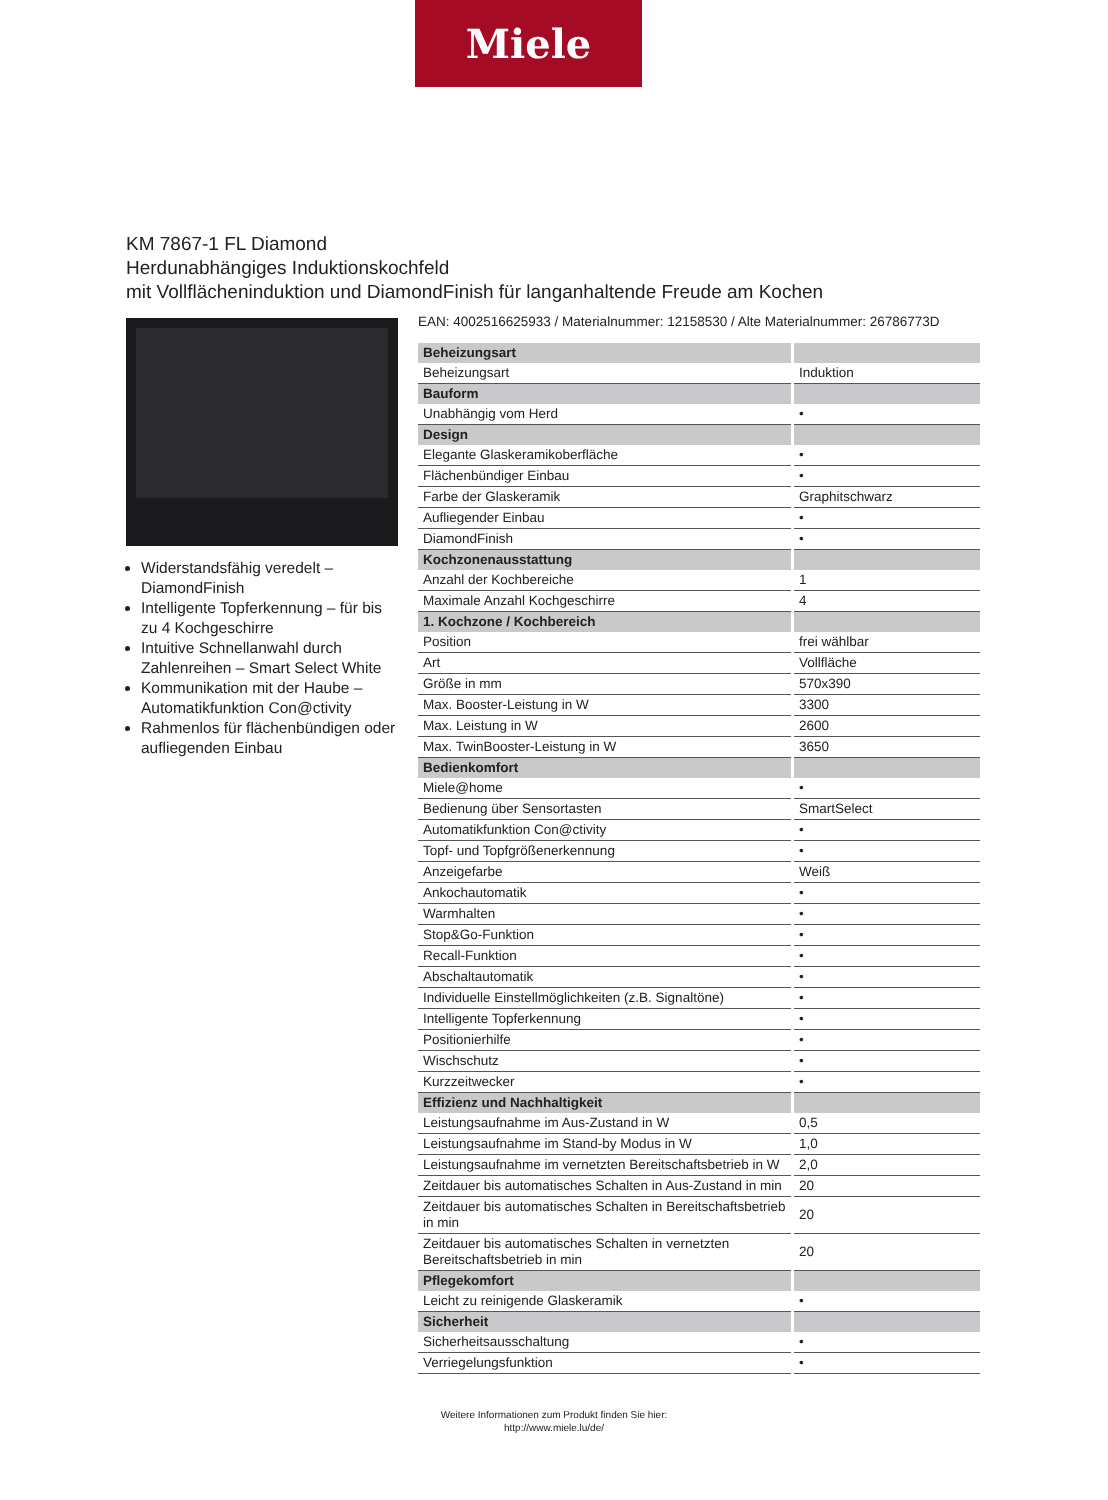Miele
KM 7867-1 FL Diamond
Herdunabhängiges Induktionskochfeld
mit Vollflächeninduktion und DiamondFinish für langanhaltende Freude am Kochen
Widerstandsfähig veredelt – DiamondFinish
Intelligente Topferkennung – für bis zu 4 Kochgeschirre
Intuitive Schnellanwahl durch Zahlenreihen – Smart Select White
Kommunikation mit der Haube – Automatikfunktion Con@ctivity
Rahmenlos für flächenbündigen oder aufliegenden Einbau
EAN: 4002516625933 / Materialnummer: 12158530 / Alte Materialnummer: 26786773D
| Beheizungsart | |
| Beheizungsart | Induktion |
| Bauform | |
| Unabhängig vom Herd | • |
| Design | |
| Elegante Glaskeramikoberfläche | • |
| Flächenbündiger Einbau | • |
| Farbe der Glaskeramik | Graphitschwarz |
| Aufliegender Einbau | • |
| DiamondFinish | • |
| Kochzonenausstattung | |
| Anzahl der Kochbereiche | 1 |
| Maximale Anzahl Kochgeschirre | 4 |
| 1. Kochzone / Kochbereich | |
| Position | frei wählbar |
| Art | Vollfläche |
| Größe in mm | 570x390 |
| Max. Booster-Leistung in W | 3300 |
| Max. Leistung in W | 2600 |
| Max. TwinBooster-Leistung in W | 3650 |
| Bedienkomfort | |
| Miele@home | • |
| Bedienung über Sensortasten | SmartSelect |
| Automatikfunktion Con@ctivity | • |
| Topf- und Topfgrößenerkennung | • |
| Anzeigefarbe | Weiß |
| Ankochautomatik | • |
| Warmhalten | • |
| Stop&Go-Funktion | • |
| Recall-Funktion | • |
| Abschaltautomatik | • |
| Individuelle Einstellmöglichkeiten (z.B. Signaltöne) | • |
| Intelligente Topferkennung | • |
| Positionierhilfe | • |
| Wischschutz | • |
| Kurzzeitwecker | • |
| Effizienz und Nachhaltigkeit | |
| Leistungsaufnahme im Aus-Zustand in W | 0,5 |
| Leistungsaufnahme im Stand-by Modus in W | 1,0 |
| Leistungsaufnahme im vernetzten Bereitschaftsbetrieb in W | 2,0 |
| Zeitdauer bis automatisches Schalten in Aus-Zustand in min | 20 |
| Zeitdauer bis automatisches Schalten in Bereitschaftsbetrieb in min | 20 |
| Zeitdauer bis automatisches Schalten in vernetzten Bereitschaftsbetrieb in min | 20 |
| Pflegekomfort | |
| Leicht zu reinigende Glaskeramik | • |
| Sicherheit | |
| Sicherheitsausschaltung | • |
| Verriegelungsfunktion | • |
Weitere Informationen zum Produkt finden Sie hier:
http://www.miele.lu/de/